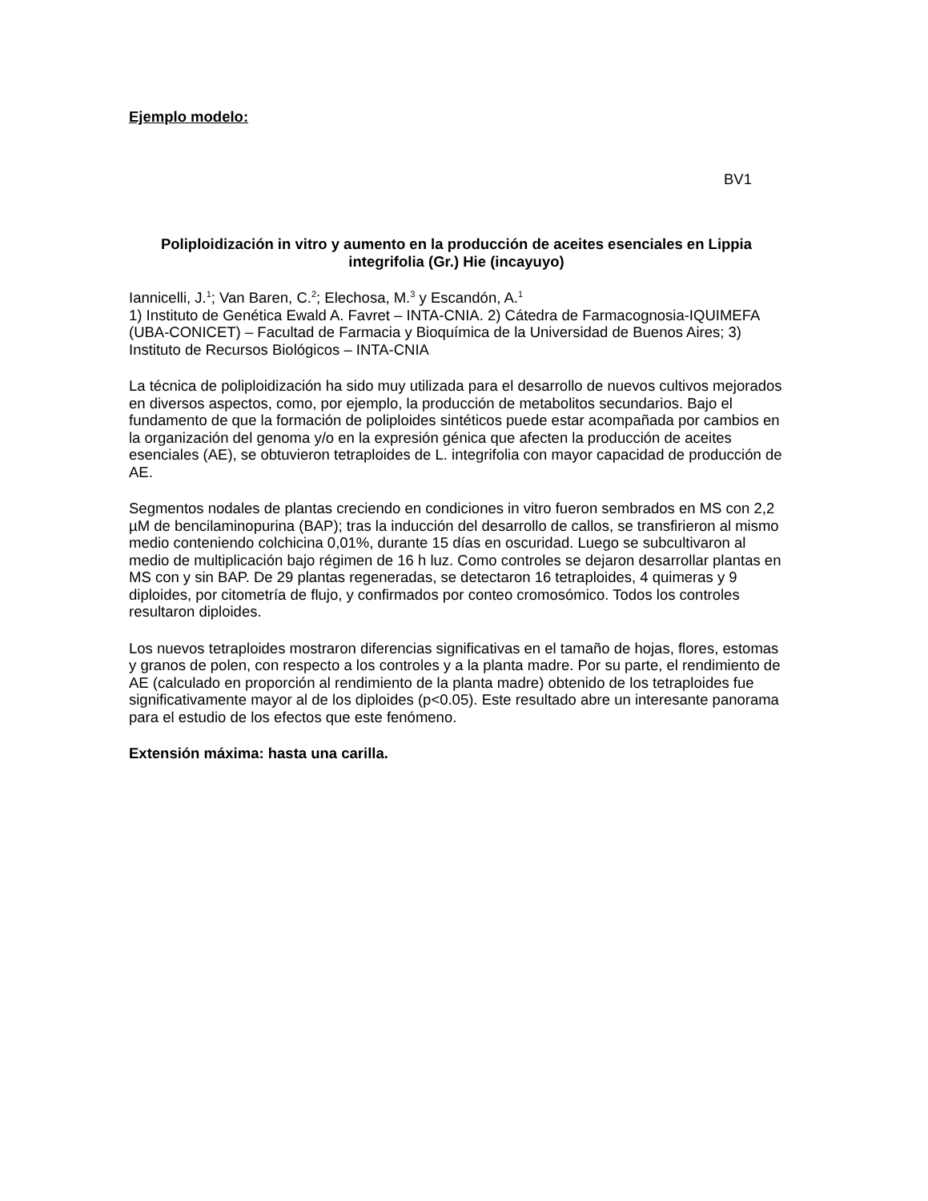Ejemplo modelo:
BV1
Poliploidización in vitro y aumento en la producción de aceites esenciales en Lippia integrifolia (Gr.) Hie (incayuyo)
Iannicelli, J.<sup>1</sup>; Van Baren, C.<sup>2</sup>; Elechosa, M.<sup>3</sup> y Escandón, A.<sup>1</sup>
1) Instituto de Genética Ewald A. Favret – INTA-CNIA. 2) Cátedra de Farmacognosia-IQUIMEFA (UBA-CONICET) – Facultad de Farmacia y Bioquímica de la Universidad de Buenos Aires; 3) Instituto de Recursos Biológicos – INTA-CNIA
La técnica de poliploidización ha sido muy utilizada para el desarrollo de nuevos cultivos mejorados en diversos aspectos, como, por ejemplo, la producción de metabolitos secundarios. Bajo el fundamento de que la formación de poliploides sintéticos puede estar acompañada por cambios en la organización del genoma y/o en la expresión génica que afecten la producción de aceites esenciales (AE), se obtuvieron tetraploides de L. integrifolia con mayor capacidad de producción de AE.
Segmentos nodales de plantas creciendo en condiciones in vitro fueron sembrados en MS con 2,2 µM de bencilaminopurina (BAP); tras la inducción del desarrollo de callos, se transfirieron al mismo medio conteniendo colchicina 0,01%, durante 15 días en oscuridad. Luego se subcultivaron al medio de multiplicación bajo régimen de 16 h luz. Como controles se dejaron desarrollar plantas en MS con y sin BAP. De 29 plantas regeneradas, se detectaron 16 tetraploides, 4 quimeras y 9 diploides, por citometría de flujo, y confirmados por conteo cromosómico. Todos los controles resultaron diploides.
Los nuevos tetraploides mostraron diferencias significativas en el tamaño de hojas, flores, estomas y granos de polen, con respecto a los controles y a la planta madre. Por su parte, el rendimiento de AE (calculado en proporción al rendimiento de la planta madre) obtenido de los tetraploides fue significativamente mayor al de los diploides (p<0.05). Este resultado abre un interesante panorama para el estudio de los efectos que este fenómeno.
Extensión máxima: hasta una carilla.